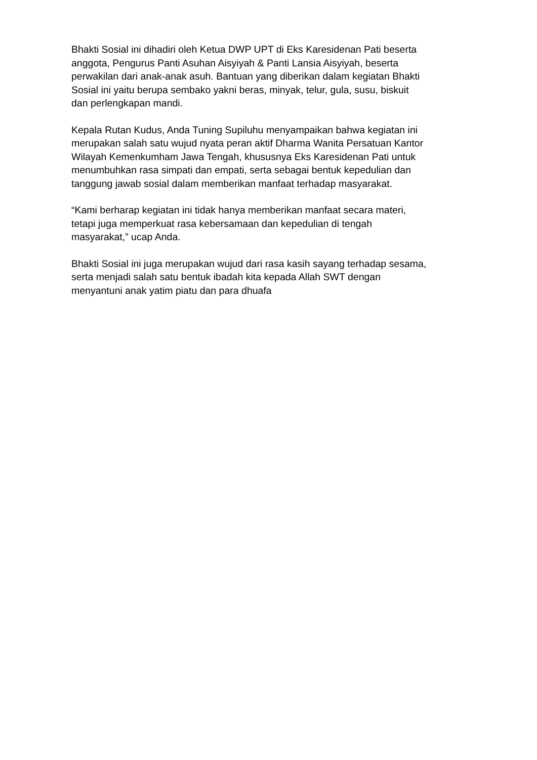Bhakti Sosial ini dihadiri oleh Ketua DWP UPT di Eks Karesidenan Pati beserta
anggota, Pengurus Panti Asuhan Aisyiyah & Panti Lansia Aisyiyah, beserta
perwakilan dari anak-anak asuh. Bantuan yang diberikan dalam kegiatan Bhakti
Sosial ini yaitu berupa sembako yakni beras, minyak, telur, gula, susu, biskuit
dan perlengkapan mandi.
Kepala Rutan Kudus, Anda Tuning Supiluhu menyampaikan bahwa kegiatan ini
merupakan salah satu wujud nyata peran aktif Dharma Wanita Persatuan Kantor
Wilayah Kemenkumham Jawa Tengah, khususnya Eks Karesidenan Pati untuk
menumbuhkan rasa simpati dan empati, serta sebagai bentuk kepedulian dan
tanggung jawab sosial dalam memberikan manfaat terhadap masyarakat.
“Kami berharap kegiatan ini tidak hanya memberikan manfaat secara materi,
tetapi juga memperkuat rasa kebersamaan dan kepedulian di tengah
masyarakat,” ucap Anda.
Bhakti Sosial ini juga merupakan wujud dari rasa kasih sayang terhadap sesama,
serta menjadi salah satu bentuk ibadah kita kepada Allah SWT dengan
menyantuni anak yatim piatu dan para dhuafa